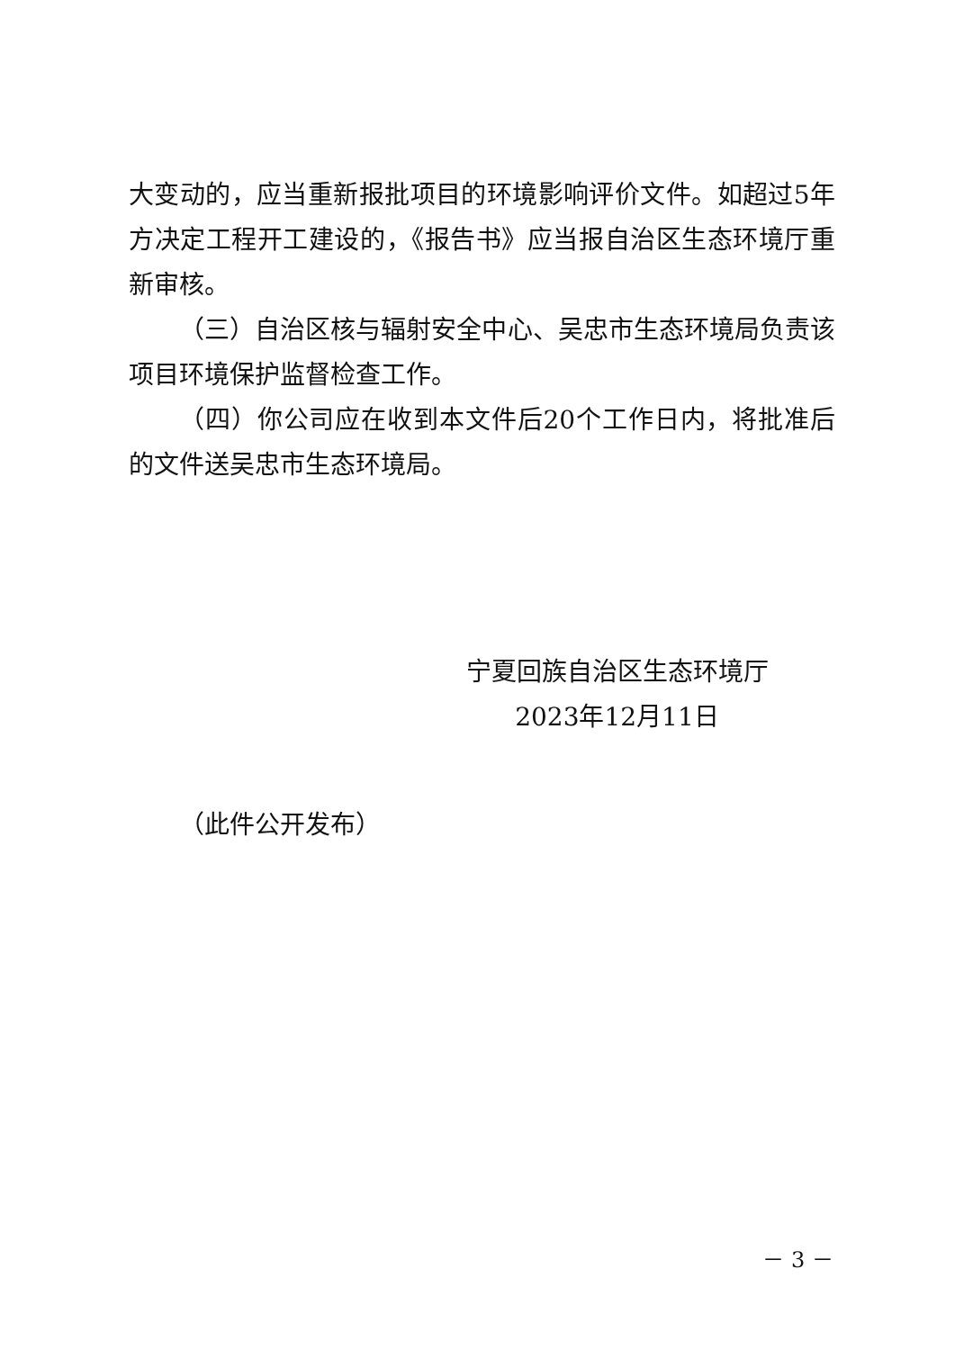大变动的，应当重新报批项目的环境影响评价文件。如超过5年方决定工程开工建设的，《报告书》应当报自治区生态环境厅重新审核。
（三）自治区核与辐射安全中心、吴忠市生态环境局负责该项目环境保护监督检查工作。
（四）你公司应在收到本文件后20个工作日内，将批准后的文件送吴忠市生态环境局。
宁夏回族自治区生态环境厅
2023年12月11日
（此件公开发布）
－ 3 －